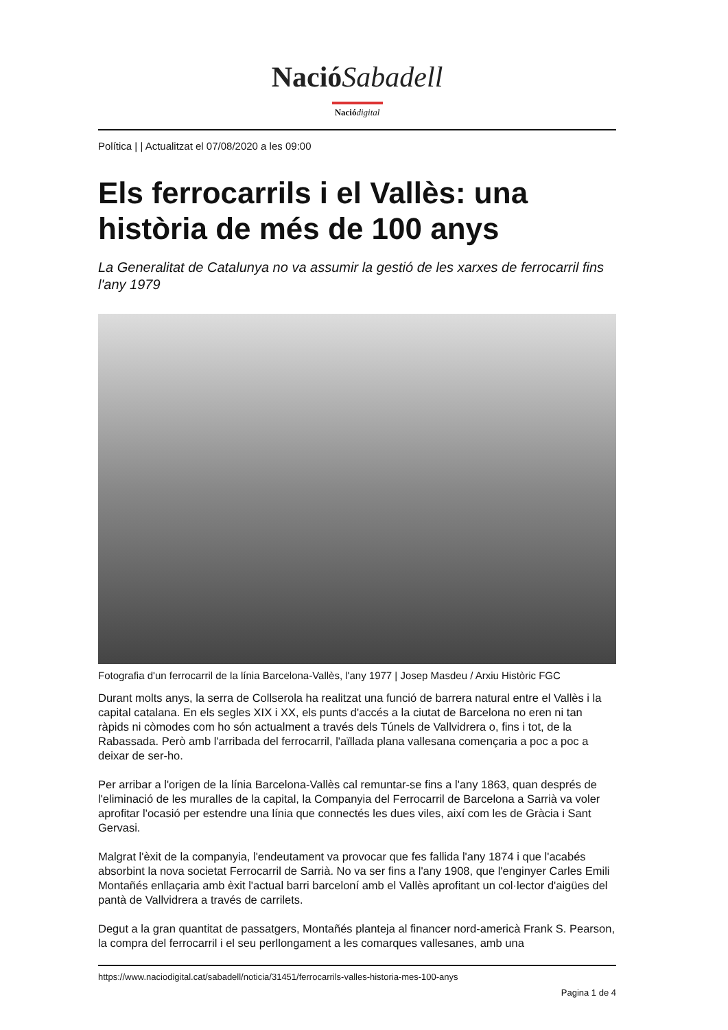Nació Sabadell
Nació digital
Política | | Actualitzat el 07/08/2020 a les 09:00
Els ferrocarrils i el Vallès: una història de més de 100 anys
La Generalitat de Catalunya no va assumir la gestió de les xarxes de ferrocarril fins l'any 1979
Fotografia d'un ferrocarril de la línia Barcelona-Vallès, l'any 1977 | Josep Masdeu / Arxiu Històric FGC
Durant molts anys, la serra de Collserola ha realitzat una funció de barrera natural entre el Vallès i la capital catalana. En els segles XIX i XX, els punts d'accés a la ciutat de Barcelona no eren ni tan ràpids ni còmodes com ho són actualment a través dels Túnels de Vallvidrera o, fins i tot, de la Rabassada. Però amb l'arribada del ferrocarril, l'aïllada plana vallesana començaria a poc a poc a deixar de ser-ho.
Per arribar a l'origen de la línia Barcelona-Vallès cal remuntar-se fins a l'any 1863, quan després de l'eliminació de les muralles de la capital, la Companyia del Ferrocarril de Barcelona a Sarrià va voler aprofitar l'ocasió per estendre una línia que connectés les dues viles, així com les de Gràcia i Sant Gervasi.
Malgrat l'èxit de la companyia, l'endeutament va provocar que fes fallida l'any 1874 i que l'acabés absorbint la nova societat Ferrocarril de Sarrià. No va ser fins a l'any 1908, que l'enginyer Carles Emili Montañés enllaçaria amb èxit l'actual barri barceloní amb el Vallès aprofitant un col·lector d'aigües del pantà de Vallvidrera a través de carrilets.
Degut a la gran quantitat de passatgers, Montañés planteja al financer nord-americà Frank S. Pearson, la compra del ferrocarril i el seu perllongament a les comarques vallesanes, amb una
https://www.naciodigital.cat/sabadell/noticia/31451/ferrocarrils-valles-historia-mes-100-anys
Pagina 1 de 4